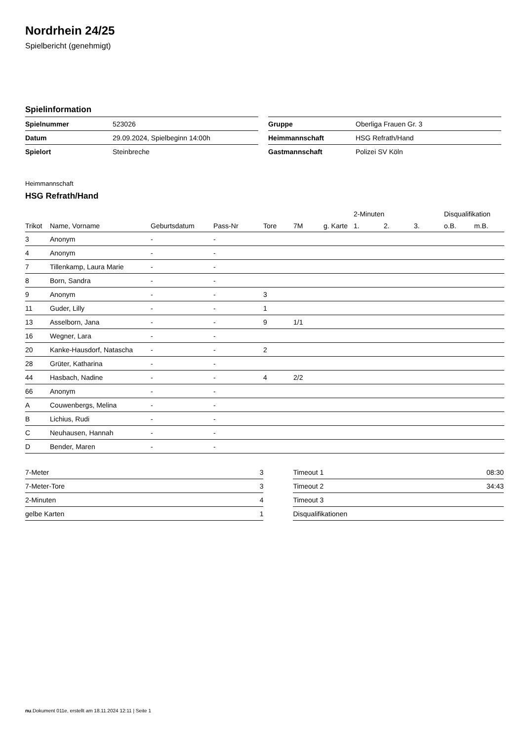Nordrhein 24/25
Spielbericht (genehmigt)
Spielinformation
| Spielnummer | 523026 |
| Datum | 29.09.2024, Spielbeginn 14:00h |
| Spielort | Steinbreche |
| Gruppe | Oberliga Frauen Gr. 3 |
| Heimmannschaft | HSG Refrath/Hand |
| Gastmannschaft | Polizei SV Köln |
Heimmannschaft
HSG Refrath/Hand
| | | | | | | | 2-Minuten | | | Disqualifikation | |
| --- | --- | --- | --- | --- | --- | --- | --- | --- | --- | --- | --- |
| Trikot | Name, Vorname | Geburtsdatum | Pass-Nr | Tore | 7M | g. Karte | 1. | 2. | 3. | o.B. | m.B. |
| 3 | Anonym | - | - | | | | | | | | |
| 4 | Anonym | - | - | | | | | | | | |
| 7 | Tillenkamp, Laura Marie | - | - | | | | | | | | |
| 8 | Born, Sandra | - | - | | | | | | | | |
| 9 | Anonym | - | - | 3 | | | | | | | |
| 11 | Guder, Lilly | - | - | 1 | | | | | | | |
| 13 | Asselborn, Jana | - | - | 9 | 1/1 | | | | | | |
| 16 | Wegner, Lara | - | - | | | | | | | | |
| 20 | Kanke-Hausdorf, Natascha | - | - | 2 | | | | | | | |
| 28 | Grüter, Katharina | - | - | | | | | | | | |
| 44 | Hasbach, Nadine | - | - | 4 | 2/2 | | | | | | |
| 66 | Anonym | - | - | | | | | | | | |
| A | Couwenbergs, Melina | - | - | | | | | | | | |
| B | Lichius, Rudi | - | - | | | | | | | | |
| C | Neuhausen, Hannah | - | - | | | | | | | | |
| D | Bender, Maren | - | - | | | | | | | | |
| 7-Meter | 3 |
| 7-Meter-Tore | 3 |
| 2-Minuten | 4 |
| gelbe Karten | 1 |
| Timeout 1 | 08:30 |
| Timeout 2 | 34:43 |
| Timeout 3 | |
| Disqualifikationen | |
nu.Dokument 011e, erstellt am 18.11.2024 12:11 | Seite 1